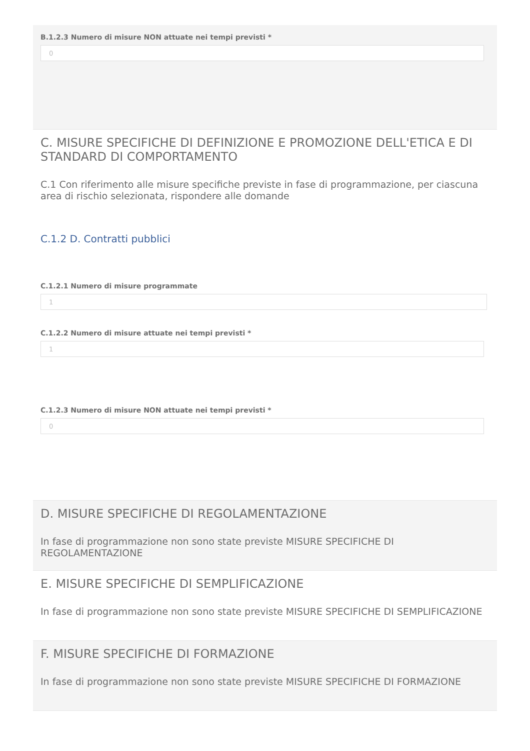B.1.2.3 Numero di misure NON attuate nei tempi previsti *
0
C. MISURE SPECIFICHE DI DEFINIZIONE E PROMOZIONE DELL'ETICA E DI STANDARD DI COMPORTAMENTO
C.1 Con riferimento alle misure specifiche previste in fase di programmazione, per ciascuna area di rischio selezionata, rispondere alle domande
C.1.2 D. Contratti pubblici
C.1.2.1 Numero di misure programmate
1
C.1.2.2 Numero di misure attuate nei tempi previsti *
1
C.1.2.3 Numero di misure NON attuate nei tempi previsti *
0
D. MISURE SPECIFICHE DI REGOLAMENTAZIONE
In fase di programmazione non sono state previste MISURE SPECIFICHE DI REGOLAMENTAZIONE
E. MISURE SPECIFICHE DI SEMPLIFICAZIONE
In fase di programmazione non sono state previste MISURE SPECIFICHE DI SEMPLIFICAZIONE
F. MISURE SPECIFICHE DI FORMAZIONE
In fase di programmazione non sono state previste MISURE SPECIFICHE DI FORMAZIONE